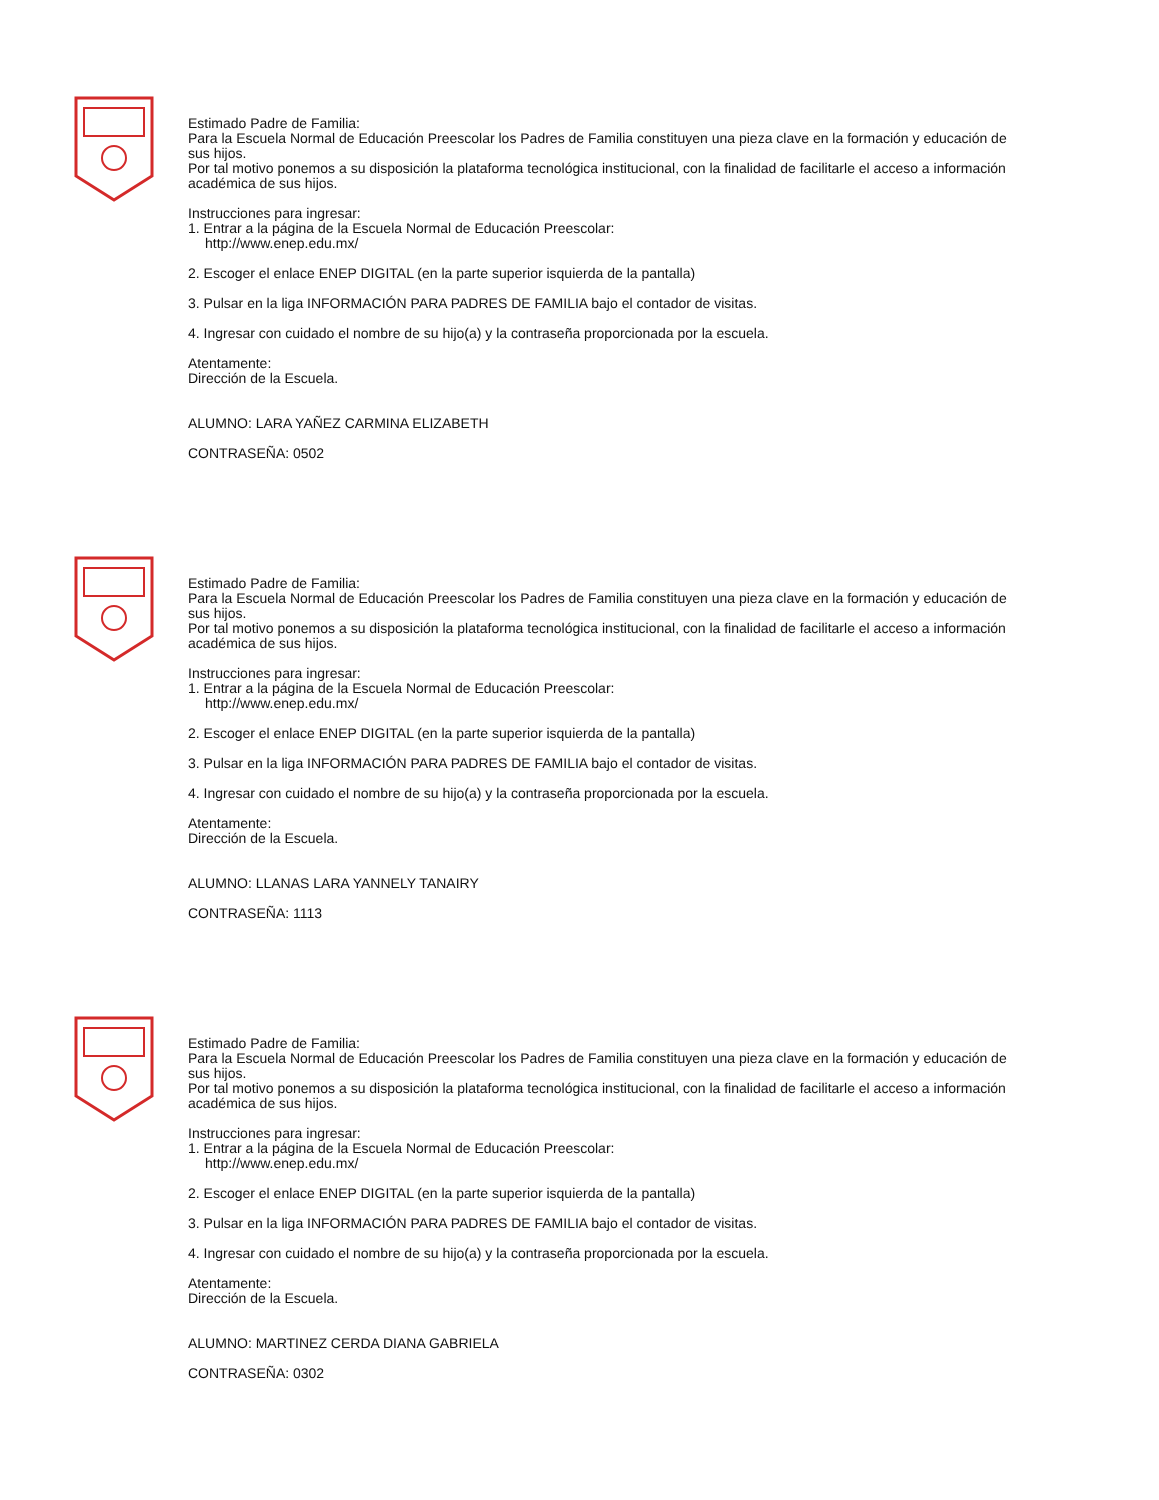Estimado Padre de Familia:
Para la Escuela Normal de Educación Preescolar los Padres de Familia constituyen una pieza clave en la formación y educación de sus hijos.
Por tal motivo ponemos a su disposición la plataforma tecnológica institucional, con la finalidad de facilitarle el acceso a información académica de sus hijos.
Instrucciones para ingresar:
1. Entrar a la página de la Escuela Normal de Educación Preescolar:
http://www.enep.edu.mx/
2. Escoger el enlace ENEP DIGITAL (en la parte superior isquierda de la pantalla)
3. Pulsar en la liga INFORMACIÓN PARA PADRES DE FAMILIA bajo el contador de visitas.
4. Ingresar con cuidado el nombre de su hijo(a) y la contraseña proporcionada por la escuela.
Atentamente:
Dirección de la Escuela.
ALUMNO: LARA YAÑEZ CARMINA ELIZABETH
CONTRASEÑA: 0502
Estimado Padre de Familia:
Para la Escuela Normal de Educación Preescolar los Padres de Familia constituyen una pieza clave en la formación y educación de sus hijos.
Por tal motivo ponemos a su disposición la plataforma tecnológica institucional, con la finalidad de facilitarle el acceso a información académica de sus hijos.
Instrucciones para ingresar:
1. Entrar a la página de la Escuela Normal de Educación Preescolar:
http://www.enep.edu.mx/
2. Escoger el enlace ENEP DIGITAL (en la parte superior isquierda de la pantalla)
3. Pulsar en la liga INFORMACIÓN PARA PADRES DE FAMILIA bajo el contador de visitas.
4. Ingresar con cuidado el nombre de su hijo(a) y la contraseña proporcionada por la escuela.
Atentamente:
Dirección de la Escuela.
ALUMNO: LLANAS LARA YANNELY TANAIRY
CONTRASEÑA: 1113
Estimado Padre de Familia:
Para la Escuela Normal de Educación Preescolar los Padres de Familia constituyen una pieza clave en la formación y educación de sus hijos.
Por tal motivo ponemos a su disposición la plataforma tecnológica institucional, con la finalidad de facilitarle el acceso a información académica de sus hijos.
Instrucciones para ingresar:
1. Entrar a la página de la Escuela Normal de Educación Preescolar:
http://www.enep.edu.mx/
2. Escoger el enlace ENEP DIGITAL (en la parte superior isquierda de la pantalla)
3. Pulsar en la liga INFORMACIÓN PARA PADRES DE FAMILIA bajo el contador de visitas.
4. Ingresar con cuidado el nombre de su hijo(a) y la contraseña proporcionada por la escuela.
Atentamente:
Dirección de la Escuela.
ALUMNO: MARTINEZ CERDA DIANA GABRIELA
CONTRASEÑA: 0302